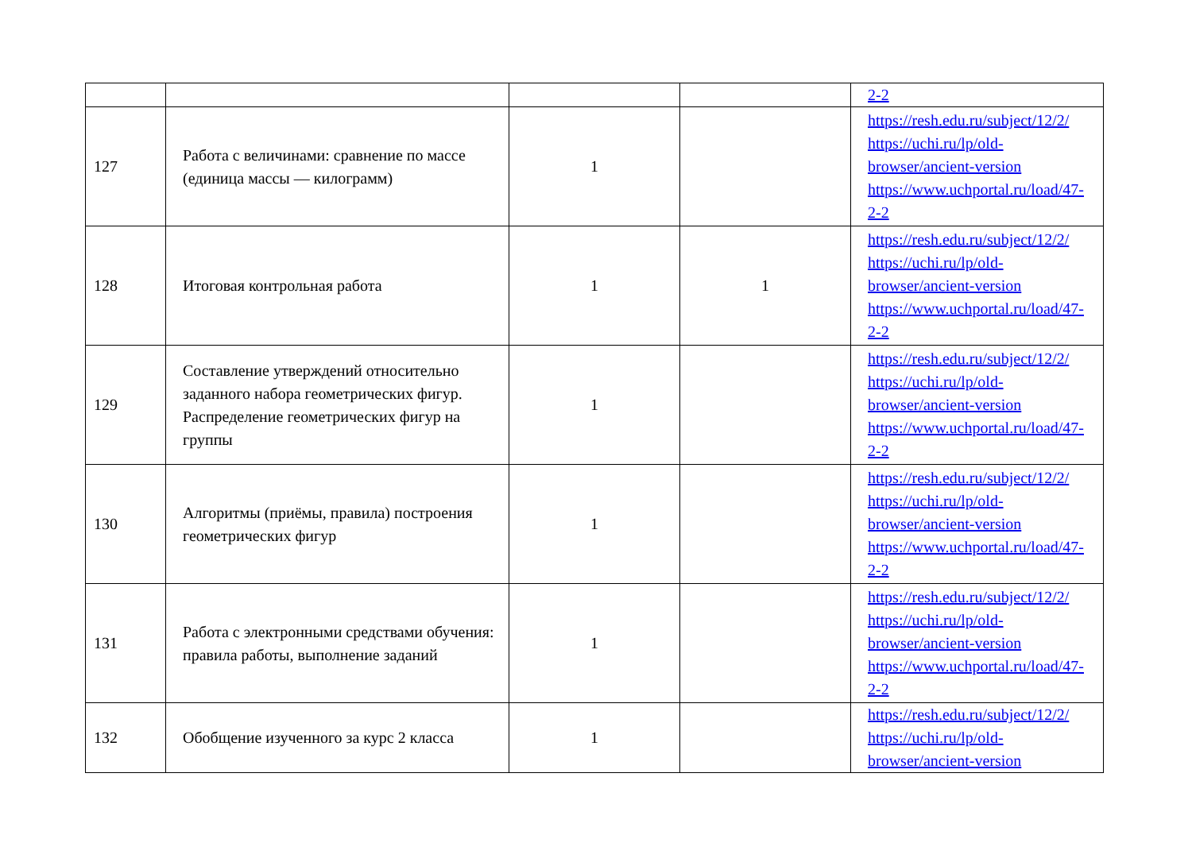| | | | | 2-2 |
| 127 | Работа с величинами: сравнение по массе (единица массы — килограмм) | 1 | | https://resh.edu.ru/subject/12/2/ https://uchi.ru/lp/old-browser/ancient-version https://www.uchportal.ru/load/47-2-2 |
| 128 | Итоговая контрольная работа | 1 | 1 | https://resh.edu.ru/subject/12/2/ https://uchi.ru/lp/old-browser/ancient-version https://www.uchportal.ru/load/47-2-2 |
| 129 | Составление утверждений относительно заданного набора геометрических фигур. Распределение геометрических фигур на группы | 1 | | https://resh.edu.ru/subject/12/2/ https://uchi.ru/lp/old-browser/ancient-version https://www.uchportal.ru/load/47-2-2 |
| 130 | Алгоритмы (приёмы, правила) построения геометрических фигур | 1 | | https://resh.edu.ru/subject/12/2/ https://uchi.ru/lp/old-browser/ancient-version https://www.uchportal.ru/load/47-2-2 |
| 131 | Работа с электронными средствами обучения: правила работы, выполнение заданий | 1 | | https://resh.edu.ru/subject/12/2/ https://uchi.ru/lp/old-browser/ancient-version https://www.uchportal.ru/load/47-2-2 |
| 132 | Обобщение изученного за курс 2 класса | 1 | | https://resh.edu.ru/subject/12/2/ https://uchi.ru/lp/old-browser/ancient-version |